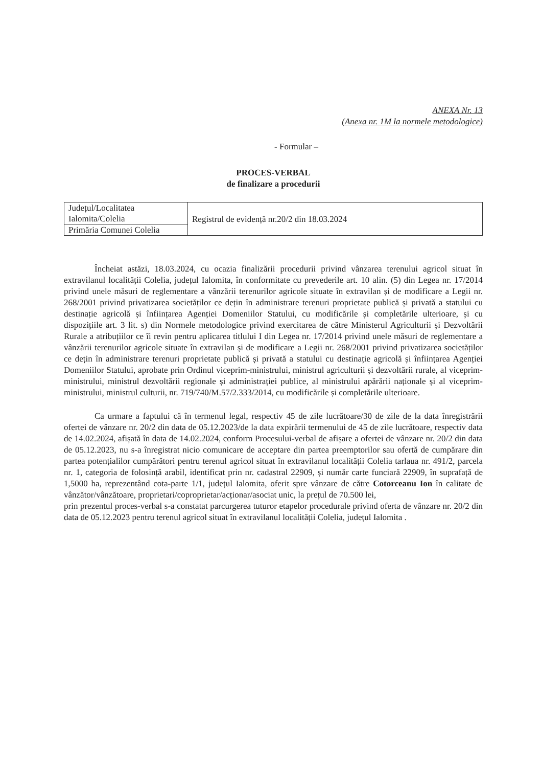ANEXA Nr. 13
(Anexa nr. 1M la normele metodologice)
- Formular –
PROCES-VERBAL
de finalizare a procedurii
| Județul/Localitatea Ialomita/Colelia | Registrul de evidență nr.20/2 din 18.03.2024 |
| Primăria Comunei Colelia | |
Încheiat astăzi, 18.03.2024, cu ocazia finalizării procedurii privind vânzarea terenului agricol situat în extravilanul localității Colelia, județul Ialomita, în conformitate cu prevederile art. 10 alin. (5) din Legea nr. 17/2014 privind unele măsuri de reglementare a vânzării terenurilor agricole situate în extravilan și de modificare a Legii nr. 268/2001 privind privatizarea societăților ce dețin în administrare terenuri proprietate publică și privată a statului cu destinație agricolă și înființarea Agenției Domeniilor Statului, cu modificările și completările ulterioare, și cu dispozițiile art. 3 lit. s) din Normele metodologice privind exercitarea de către Ministerul Agriculturii și Dezvoltării Rurale a atribuțiilor ce îi revin pentru aplicarea titlului I din Legea nr. 17/2014 privind unele măsuri de reglementare a vânzării terenurilor agricole situate în extravilan și de modificare a Legii nr. 268/2001 privind privatizarea societăților ce dețin în administrare terenuri proprietate publică și privată a statului cu destinație agricolă și înființarea Agenției Domeniilor Statului, aprobate prin Ordinul viceprim-ministrului, ministrul agriculturii și dezvoltării rurale, al viceprim-ministrului, ministrul dezvoltării regionale și administrației publice, al ministrului apărării naționale și al viceprim-ministrului, ministrul culturii, nr. 719/740/M.57/2.333/2014, cu modificările și completările ulterioare.
Ca urmare a faptului că în termenul legal, respectiv 45 de zile lucrătoare/30 de zile de la data înregistrării ofertei de vânzare nr. 20/2 din data de 05.12.2023/de la data expirării termenului de 45 de zile lucrătoare, respectiv data de 14.02.2024, afișată în data de 14.02.2024, conform Procesului-verbal de afișare a ofertei de vânzare nr. 20/2 din data de 05.12.2023, nu s-a înregistrat nicio comunicare de acceptare din partea preemptorilor sau ofertă de cumpărare din partea potențialilor cumpărători pentru terenul agricol situat în extravilanul localității Colelia tarlaua nr. 491/2, parcela nr. 1, categoria de folosință arabil, identificat prin nr. cadastral 22909, și număr carte funciară 22909, în suprafață de 1,5000 ha, reprezentând cota-parte 1/1, județul Ialomita, oferit spre vânzare de către Cotorceanu Ion în calitate de vânzător/vânzătoare, proprietari/coproprietar/acționar/asociat unic, la prețul de 70.500 lei,
prin prezentul proces-verbal s-a constatat parcurgerea tuturor etapelor procedurale privind oferta de vânzare nr. 20/2 din data de 05.12.2023 pentru terenul agricol situat în extravilanul localității Colelia, județul Ialomita .